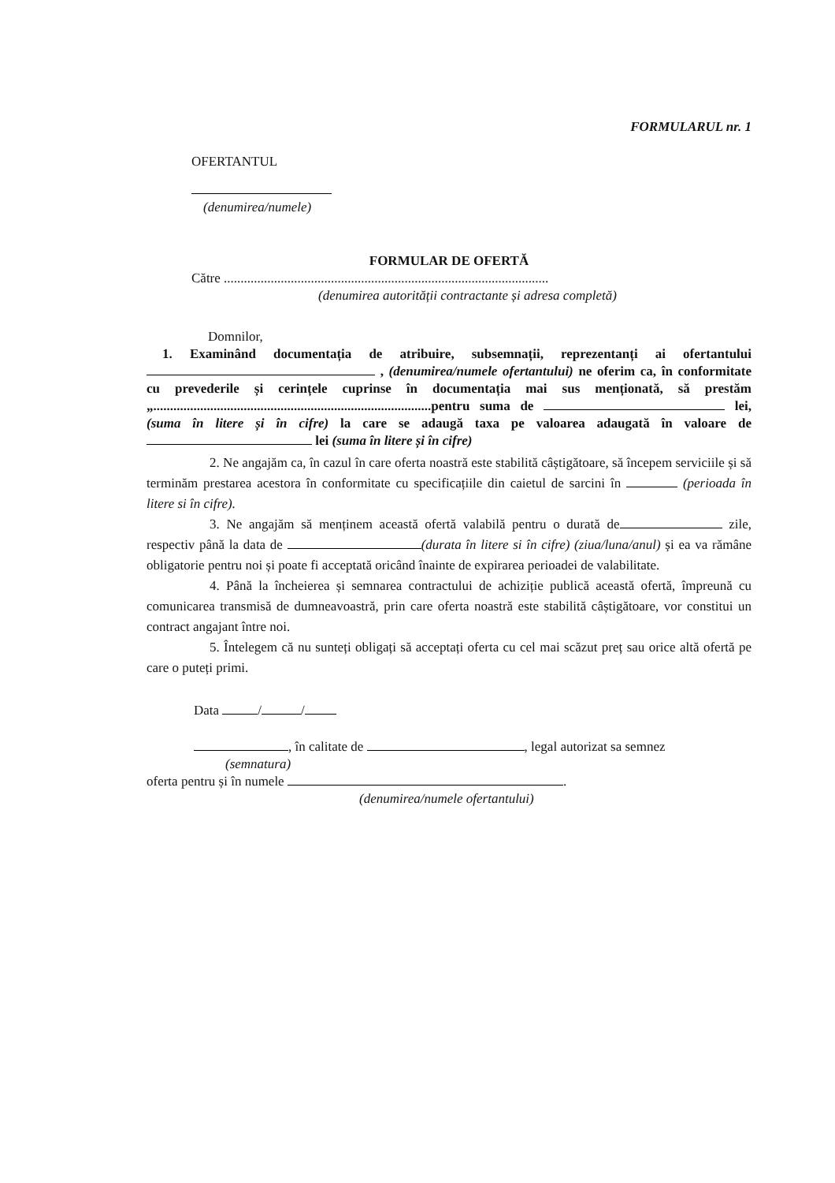FORMULARUL nr. 1
OFERTANTUL
(denumirea/numele)
FORMULAR DE OFERTĂ
Către .................................................................................................
(denumirea autorității contractante și adresa completă)
Domnilor,
1. Examinând documentația de atribuire, subsemnații, reprezentanți ai ofertantului , (denumirea/numele ofertantului) ne oferim ca, în conformitate cu prevederile și cerințele cuprinse în documentația mai sus menționată, să prestăm „...................................................................................pentru suma de lei, (suma în litere și în cifre) la care se adaugă taxa pe valoarea adaugată în valoare de lei (suma în litere și în cifre)
2. Ne angajăm ca, în cazul în care oferta noastră este stabilită câștigătoare, să începem serviciile și să terminăm prestarea acestora în conformitate cu specificațiile din caietul de sarcini în (perioada în litere si în cifre).
3. Ne angajăm să menținem această ofertă valabilă pentru o durată de zile, respectiv până la data de (durata în litere si în cifre) (ziua/luna/anul) și ea va rămâne obligatorie pentru noi și poate fi acceptată oricând înainte de expirarea perioadei de valabilitate.
4. Până la încheierea și semnarea contractului de achiziție publică această ofertă, împreună cu comunicarea transmisă de dumneavoastră, prin care oferta noastră este stabilită câștigătoare, vor constitui un contract angajant între noi.
5. Întelegem că nu sunteți obligați să acceptați oferta cu cel mai scăzut preț sau orice altă ofertă pe care o puteți primi.
Data / /
, în calitate de , legal autorizat sa semnez
(semnatura)
oferta pentru și în numele .
(denumirea/numele ofertantului)